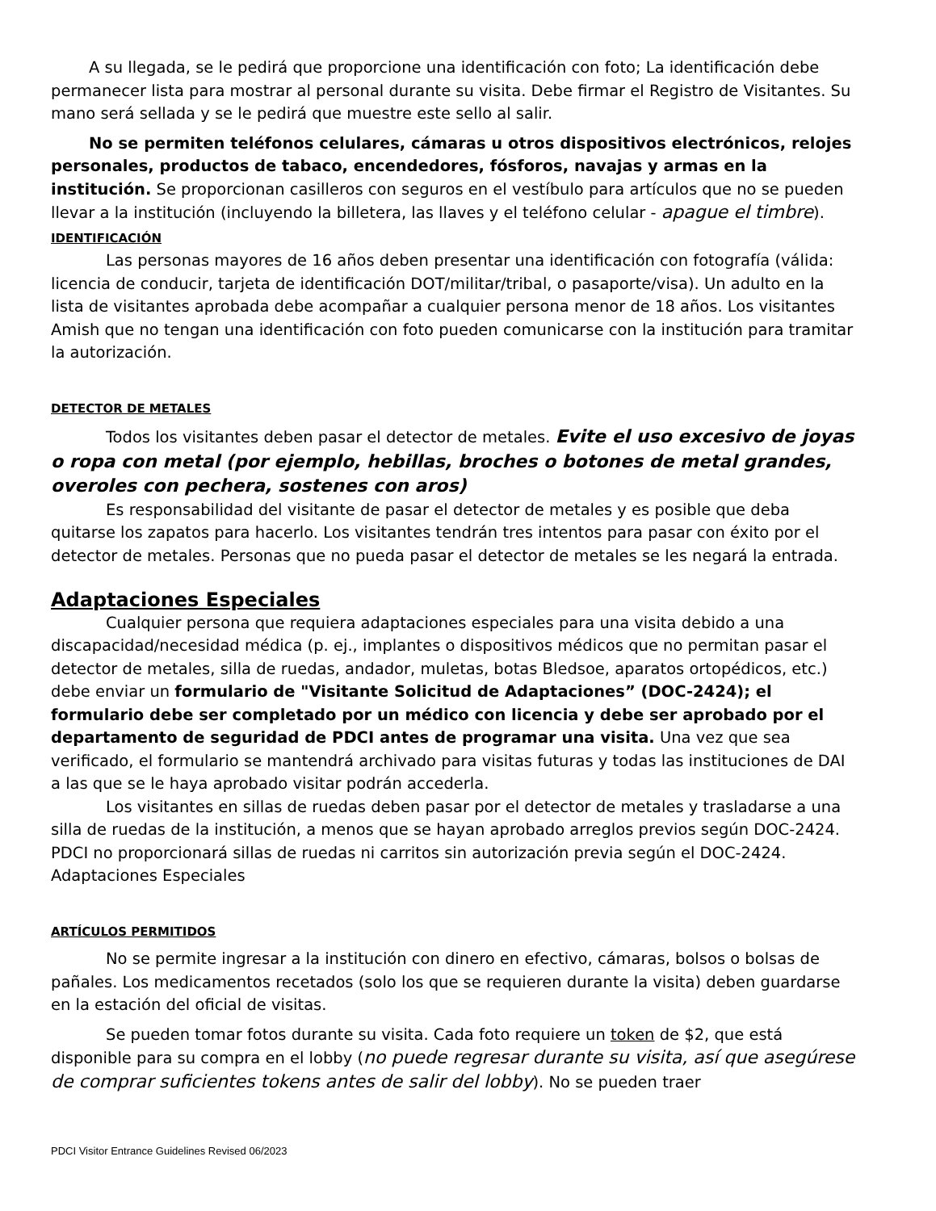A su llegada, se le pedirá que proporcione una identificación con foto; La identificación debe permanecer lista para mostrar al personal durante su visita. Debe firmar el Registro de Visitantes. Su mano será sellada y se le pedirá que muestre este sello al salir.
No se permiten teléfonos celulares, cámaras u otros dispositivos electrónicos, relojes personales, productos de tabaco, encendedores, fósforos, navajas y armas en la institución. Se proporcionan casilleros con seguros en el vestíbulo para artículos que no se pueden llevar a la institución (incluyendo la billetera, las llaves y el teléfono celular - apague el timbre).
IDENTIFICACIÓN
Las personas mayores de 16 años deben presentar una identificación con fotografía (válida: licencia de conducir, tarjeta de identificación DOT/militar/tribal, o pasaporte/visa). Un adulto en la lista de visitantes aprobada debe acompañar a cualquier persona menor de 18 años. Los visitantes Amish que no tengan una identificación con foto pueden comunicarse con la institución para tramitar la autorización.
DETECTOR DE METALES
Todos los visitantes deben pasar el detector de metales. Evite el uso excesivo de joyas o ropa con metal (por ejemplo, hebillas, broches o botones de metal grandes, overoles con pechera, sostenes con aros)
Es responsabilidad del visitante de pasar el detector de metales y es posible que deba quitarse los zapatos para hacerlo. Los visitantes tendrán tres intentos para pasar con éxito por el detector de metales. Personas que no pueda pasar el detector de metales se les negará la entrada.
Adaptaciones Especiales
Cualquier persona que requiera adaptaciones especiales para una visita debido a una discapacidad/necesidad médica (p. ej., implantes o dispositivos médicos que no permitan pasar el detector de metales, silla de ruedas, andador, muletas, botas Bledsoe, aparatos ortopédicos, etc.) debe enviar un formulario de "Visitante Solicitud de Adaptaciones” (DOC-2424); el formulario debe ser completado por un médico con licencia y debe ser aprobado por el departamento de seguridad de PDCI antes de programar una visita. Una vez que sea verificado, el formulario se mantendrá archivado para visitas futuras y todas las instituciones de DAI a las que se le haya aprobado visitar podrán accederla.
Los visitantes en sillas de ruedas deben pasar por el detector de metales y trasladarse a una silla de ruedas de la institución, a menos que se hayan aprobado arreglos previos según DOC-2424. PDCI no proporcionará sillas de ruedas ni carritos sin autorización previa según el DOC-2424. Adaptaciones Especiales
ARTÍCULOS PERMITIDOS
No se permite ingresar a la institución con dinero en efectivo, cámaras, bolsos o bolsas de pañales. Los medicamentos recetados (solo los que se requieren durante la visita) deben guardarse en la estación del oficial de visitas.
Se pueden tomar fotos durante su visita. Cada foto requiere un token de $2, que está disponible para su compra en el lobby (no puede regresar durante su visita, así que asegúrese de comprar suficientes tokens antes de salir del lobby). No se pueden traer
PDCI Visitor Entrance Guidelines Revised 06/2023